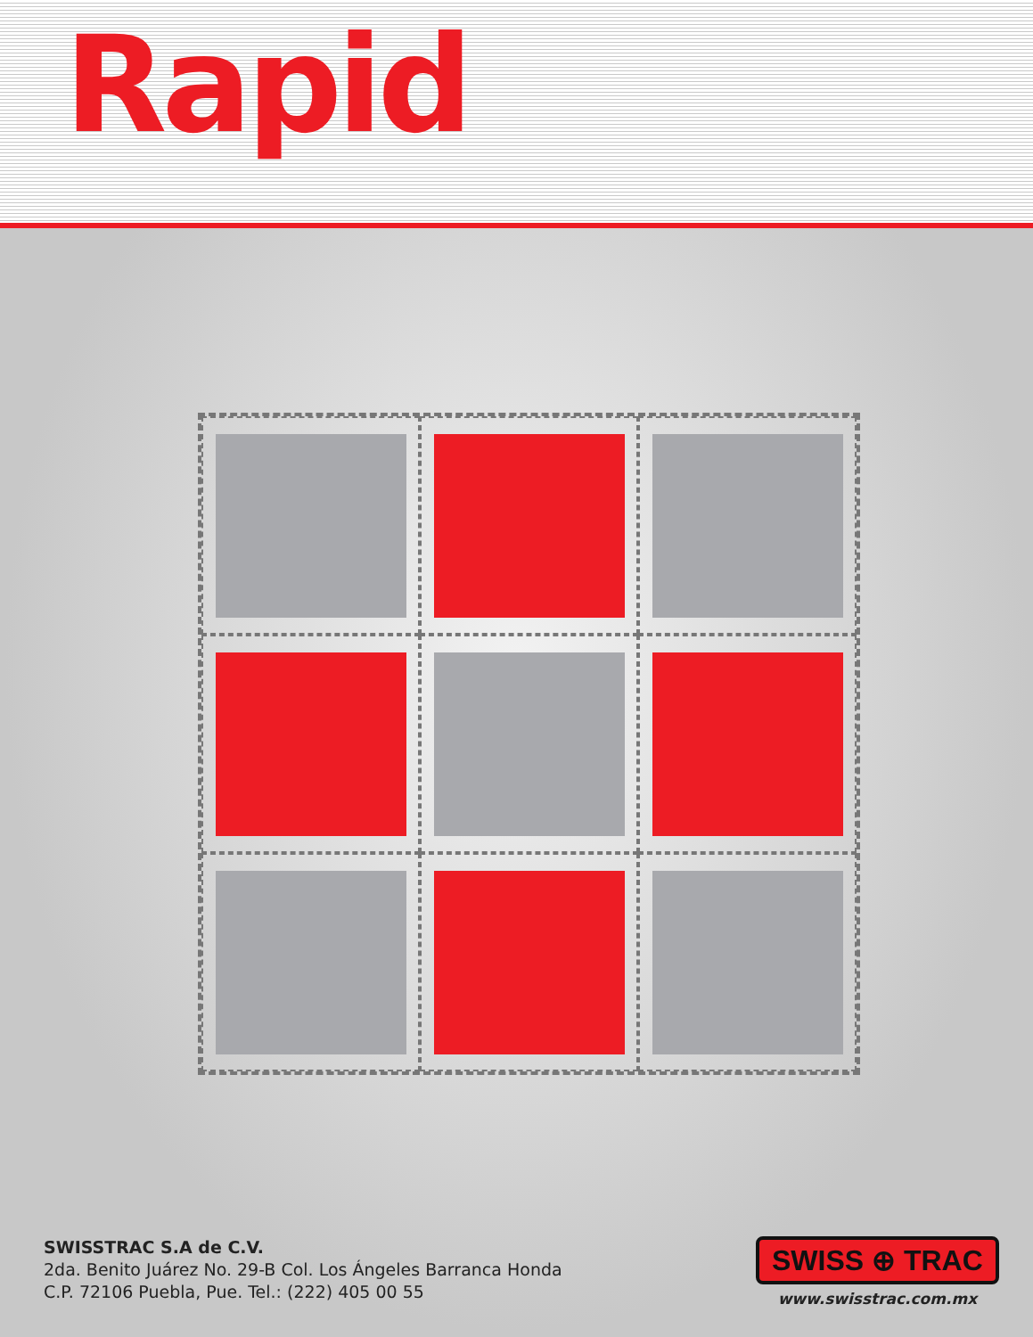Rapid
SWISSTRAC S.A de C.V.
2da. Benito Juárez No. 29-B Col. Los Ángeles Barranca Honda
C.P. 72106 Puebla, Pue. Tel.: (222) 405 00 55
SWISS ⊕ TRAC
www.swisstrac.com.mx